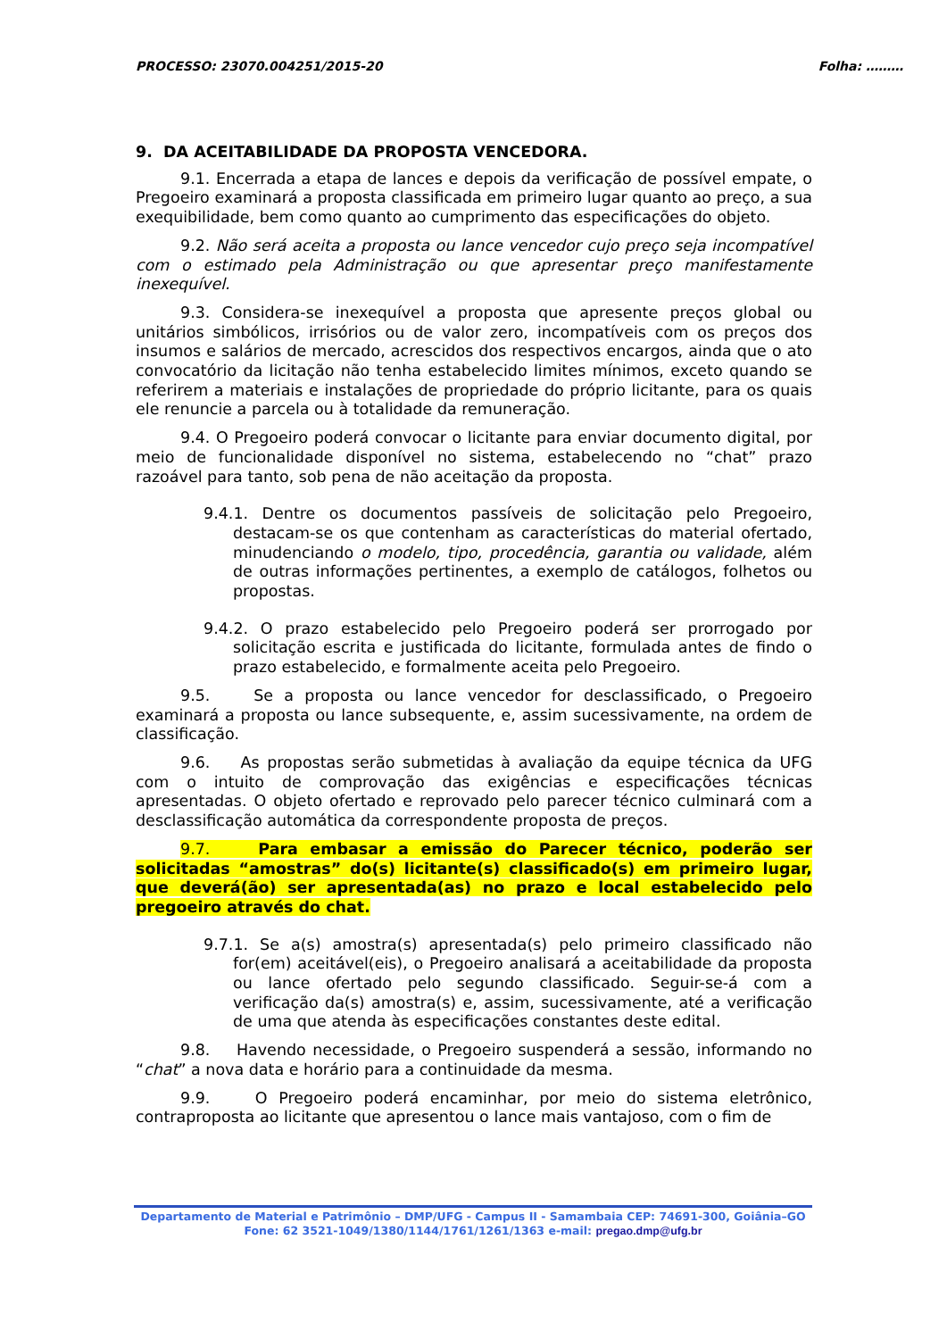PROCESSO: 23070.004251/2015-20 Folha: ………
9. DA ACEITABILIDADE DA PROPOSTA VENCEDORA.
9.1. Encerrada a etapa de lances e depois da verificação de possível empate, o Pregoeiro examinará a proposta classificada em primeiro lugar quanto ao preço, a sua exequibilidade, bem como quanto ao cumprimento das especificações do objeto.
9.2. Não será aceita a proposta ou lance vencedor cujo preço seja incompatível com o estimado pela Administração ou que apresentar preço manifestamente inexequível.
9.3. Considera-se inexequível a proposta que apresente preços global ou unitários simbólicos, irrisórios ou de valor zero, incompatíveis com os preços dos insumos e salários de mercado, acrescidos dos respectivos encargos, ainda que o ato convocatório da licitação não tenha estabelecido limites mínimos, exceto quando se referirem a materiais e instalações de propriedade do próprio licitante, para os quais ele renuncie a parcela ou à totalidade da remuneração.
9.4. O Pregoeiro poderá convocar o licitante para enviar documento digital, por meio de funcionalidade disponível no sistema, estabelecendo no “chat” prazo razoável para tanto, sob pena de não aceitação da proposta.
9.4.1. Dentre os documentos passíveis de solicitação pelo Pregoeiro, destacam-se os que contenham as características do material ofertado, minudenciando o modelo, tipo, procedência, garantia ou validade, além de outras informações pertinentes, a exemplo de catálogos, folhetos ou propostas.
9.4.2. O prazo estabelecido pelo Pregoeiro poderá ser prorrogado por solicitação escrita e justificada do licitante, formulada antes de findo o prazo estabelecido, e formalmente aceita pelo Pregoeiro.
9.5. Se a proposta ou lance vencedor for desclassificado, o Pregoeiro examinará a proposta ou lance subsequente, e, assim sucessivamente, na ordem de classificação.
9.6. As propostas serão submetidas à avaliação da equipe técnica da UFG com o intuito de comprovação das exigências e especificações técnicas apresentadas. O objeto ofertado e reprovado pelo parecer técnico culminará com a desclassificação automática da correspondente proposta de preços.
9.7. Para embasar a emissão do Parecer técnico, poderão ser solicitadas “amostras” do(s) licitante(s) classificado(s) em primeiro lugar, que deverá(ão) ser apresentada(as) no prazo e local estabelecido pelo pregoeiro através do chat.
9.7.1. Se a(s) amostra(s) apresentada(s) pelo primeiro classificado não for(em) aceitável(eis), o Pregoeiro analisará a aceitabilidade da proposta ou lance ofertado pelo segundo classificado. Seguir-se-á com a verificação da(s) amostra(s) e, assim, sucessivamente, até a verificação de uma que atenda às especificações constantes deste edital.
9.8. Havendo necessidade, o Pregoeiro suspenderá a sessão, informando no “chat” a nova data e horário para a continuidade da mesma.
9.9. O Pregoeiro poderá encaminhar, por meio do sistema eletrônico, contraproposta ao licitante que apresentou o lance mais vantajoso, com o fim de
Departamento de Material e Patrimônio – DMP/UFG - Campus II - Samambaia CEP: 74691-300, Goiânia–GO
Fone: 62 3521-1049/1380/1144/1761/1261/1363 e-mail: pregao.dmp@ufg.br